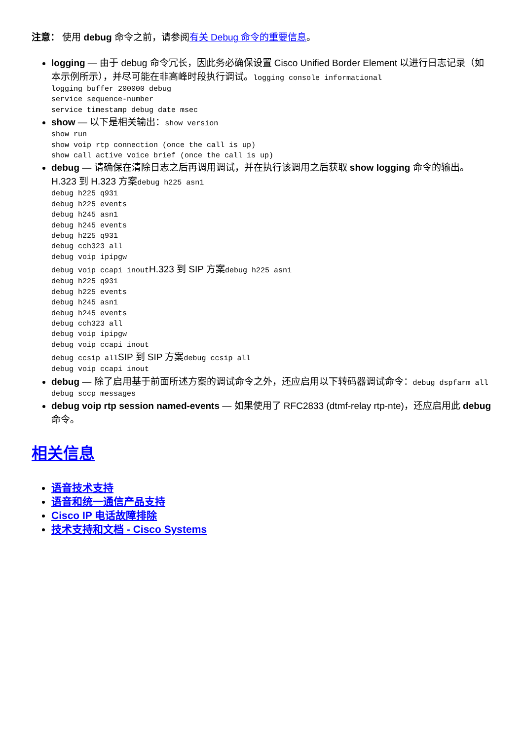注意： 使用 debug 命令之前，请参阅有关 Debug 命令的重要信息。
logging — 由于 debug 命令冗长，因此务必确保设置 Cisco Unified Border Element 以进行日志记录（如本示例所示），并尽可能在非高峰时段执行调试。logging console informational
logging buffer 200000 debug
service sequence-number
service timestamp debug date msec
show — 以下是相关输出：show version
show run
show voip rtp connection (once the call is up)
show call active voice brief (once the call is up)
debug — 请确保在清除日志之后再调用调试，并在执行该调用之后获取 show logging 命令的输出。H.323 到 H.323 方案debug h225 asn1
debug h225 q931
debug h225 events
debug h245 asn1
debug h245 events
debug h225 q931
debug cch323 all
debug voip ipipgw
debug voip ccapi inoutH.323 到 SIP 方案debug h225 asn1
debug h225 q931
debug h225 events
debug h245 asn1
debug h245 events
debug cch323 all
debug voip ipipgw
debug voip ccapi inout
debug ccsip allSIP 到 SIP 方案debug ccsip all
debug voip ccapi inout
debug — 除了启用基于前面所述方案的调试命令之外，还应启用以下转码器调试命令：debug dspfarm all
debug sccp messages
debug voip rtp session named-events — 如果使用了 RFC2833 (dtmf-relay rtp-nte)，还应启用此 debug 命令。
相关信息
语音技术支持
语音和统一通信产品支持
Cisco IP 电话故障排除
技术支持和文档 - Cisco Systems